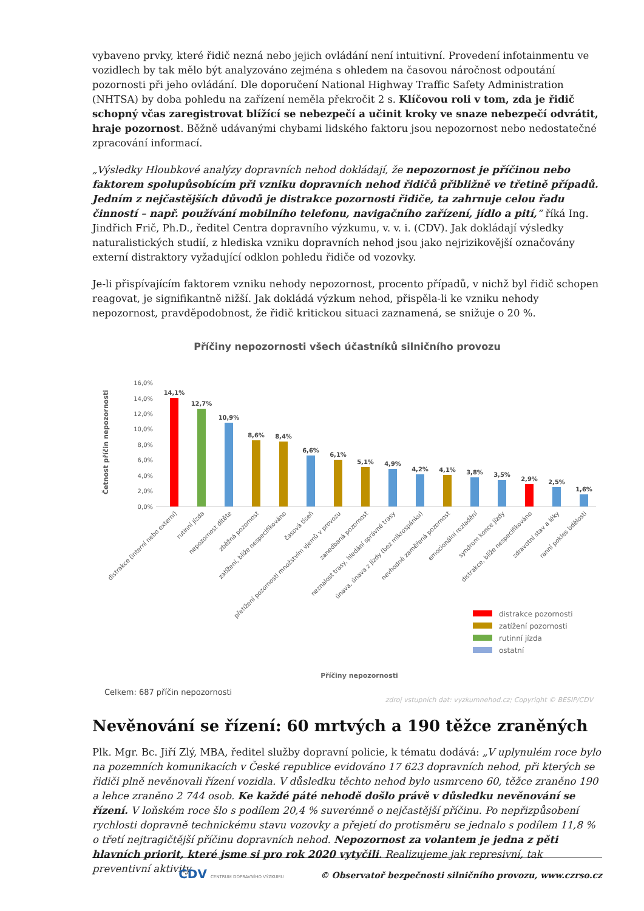vybaveno prvky, které řidič nezná nebo jejich ovládání není intuitivní. Provedení infotainmentu ve vozidlech by tak mělo být analyzováno zejména s ohledem na časovou náročnost odpoutání pozornosti při jeho ovládání. Dle doporučení National Highway Traffic Safety Administration (NHTSA) by doba pohledu na zařízení neměla překročit 2 s. Klíčovou roli v tom, zda je řidič schopný včas zaregistrovat blížící se nebezpečí a učinit kroky ve snaze nebezpečí odvrátit, hraje pozornost. Běžně udávanými chybami lidského faktoru jsou nepozornost nebo nedostatečné zpracování informací.
„Výsledky Hloubkové analýzy dopravních nehod dokládají, že nepozornost je příčinou nebo faktorem spolupůsobícím při vzniku dopravních nehod řidičů přibližně ve třetině případů. Jedním z nejčastějších důvodů je distrakce pozornosti řidiče, ta zahrnuje celou řadu činností – např. používání mobilního telefonu, navigačního zařízení, jídlo a pití,“ říká Ing. Jindřich Frič, Ph.D., ředitel Centra dopravního výzkumu, v. v. i. (CDV). Jak dokládají výsledky naturalistických studií, z hlediska vzniku dopravních nehod jsou jako nejrizikovější označovány externí distraktory vyžadující odklon pohledu řidiče od vozovky.
Je-li přispívajícím faktorem vzniku nehody nepozornost, procento případů, v nichž byl řidič schopen reagovat, je signifikantně nižší. Jak dokládá výzkum nehod, přispěla-li ke vzniku nehody nepozornost, pravděpodobnost, že řidič kritickou situaci zaznamená, se snižuje o 20 %.
Příčiny nepozornosti všech účastníků silničního provozu
16,0%
14,0%
12,0%
10,0%
8,0%
6,0%
4,0%
2,0%
0,0%
Četnost příčin nepozornosti
14,1%
12,7%
10,9%
8,6%
8,4%
6,6%
6,1%
5,1%
4,9%
4,2%
4,1%
3,8%
3,5%
2,9%
2,5%
1,6%
distrakce (interní nebo externí)
rutinní jízda
nepozornost dítěte
zběžná pozornost
zatížení, blíže nespecifikováno
časová tíseň
přetížení pozornosti množstvím vjemů v provozu
zanedbaná pozornost
neznalost trasy, hledání správné trasy
únava, únava z jízdy (bez mikrospánku)
nevhodně zaměřená pozornost
emocionální rozladění
syndrom konce jízdy
distrakce, blíže nespecifikováno
zdravotní stav a léky
ranní pokles bdělosti
distrakce pozornosti
zatížení pozornosti
rutinní jízda
ostatní
Příčiny nepozornosti
Celkem: 687 příčin nepozornosti
zdroj vstupních dat: vyzkumnehod.cz; Copyright © BESIP/CDV
Nevěnování se řízení: 60 mrtvých a 190 těžce zraněných
Plk. Mgr. Bc. Jiří Zlý, MBA, ředitel služby dopravní policie, k tématu dodává: „V uplynulém roce bylo na pozemních komunikacích v České republice evidováno 17 623 dopravních nehod, při kterých se řidiči plně nevěnovali řízení vozidla. V důsledku těchto nehod bylo usmrceno 60, těžce zraněno 190 a lehce zraněno 2 744 osob. Ke každé páté nehodě došlo právě v důsledku nevěnování se řízení. V loňském roce šlo s podílem 20,4 % suverénně o nejčastější příčinu. Po nepřizpůsobení rychlosti dopravně technickému stavu vozovky a přejetí do protisměru se jednalo s podílem 11,8 % o třetí nejtragičtější příčinu dopravních nehod. Nepozornost za volantem je jedna z pěti hlavních priorit, které jsme si pro rok 2020 vytyčili. Realizujeme jak represivní, tak preventivní aktivity
CDV CENTRUM DOPRAVNÍHO VÝZKUMU © Observatoř bezpečnosti silničního provozu, www.czrso.cz